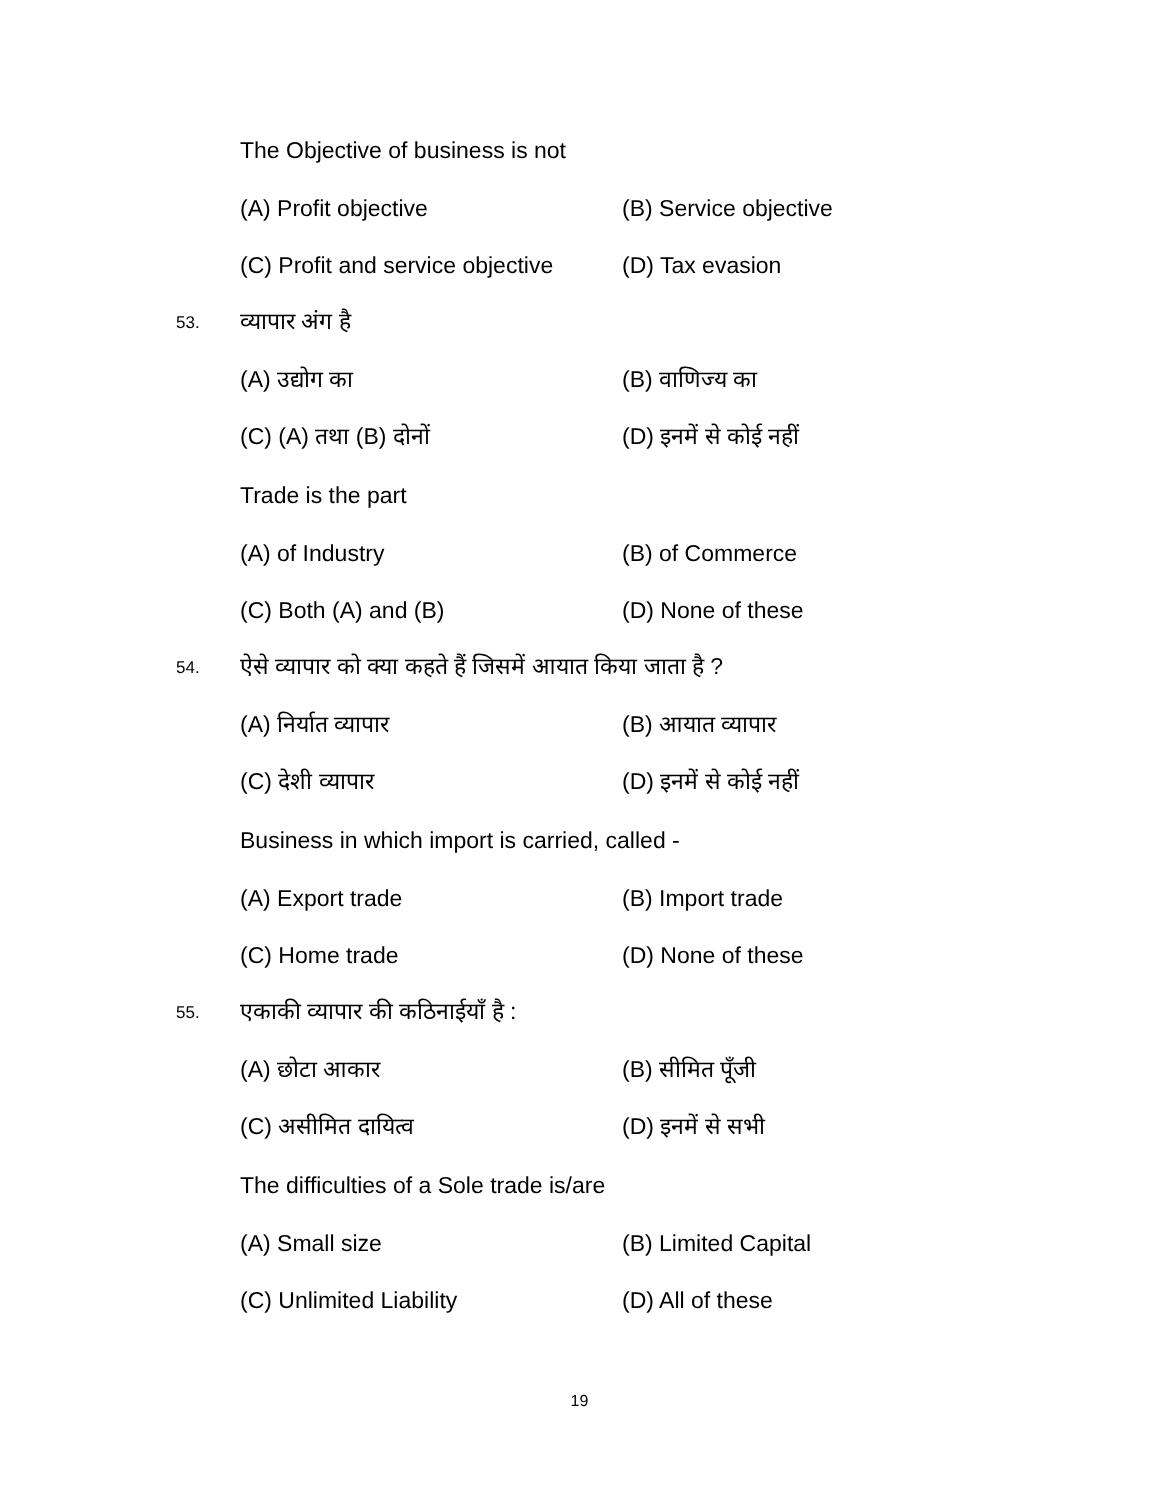The Objective of business is not
(A) Profit objective (B) Service objective
(C) Profit and service objective (D) Tax evasion
53. व्यापार अंग है
(A) उद्योग का (B) वाणिज्य का
(C) (A) तथा (B) दोनों (D) इनमें से कोई नहीं
Trade is the part
(A) of Industry (B) of Commerce
(C) Both (A) and (B) (D) None of these
54. ऐसे व्यापार को क्या कहते हैं जिसमें आयात किया जाता है ?
(A) निर्यात व्यापार (B) आयात व्यापार
(C) देशी व्यापार (D) इनमें से कोई नहीं
Business in which import is carried, called -
(A) Export trade (B) Import trade
(C) Home trade (D) None of these
55. एकाकी व्यापार की कठिनाईयाँ है :
(A) छोटा आकार (B) सीमित पूँजी
(C) असीमित दायित्व (D) इनमें से सभी
The difficulties of a Sole trade is/are
(A) Small size (B) Limited Capital
(C) Unlimited Liability (D) All of these
19